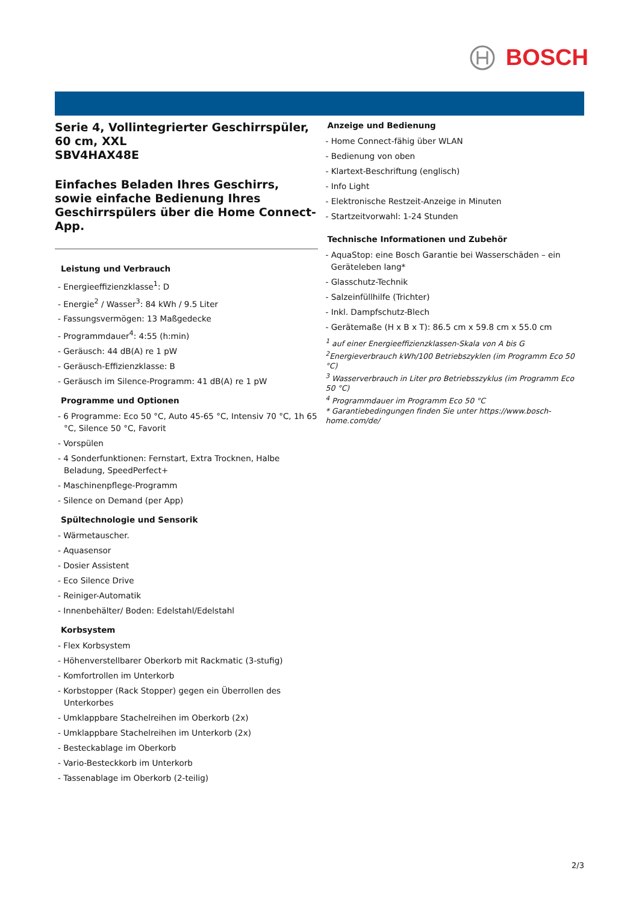BOSCH
Serie 4, Vollintegrierter Geschirrspüler, 60 cm, XXL
SBV4HAX48E
Einfaches Beladen Ihres Geschirrs, sowie einfache Bedienung Ihres Geschirrspülers über die Home Connect-App.
Leistung und Verbrauch
- Energieeffizienzklasse<sup>1</sup>: D
- Energie<sup>2</sup> / Wasser<sup>3</sup>: 84 kWh / 9.5 Liter
- Fassungsvermögen: 13 Maßgedecke
- Programmdauer<sup>4</sup>: 4:55 (h:min)
- Geräusch: 44 dB(A) re 1 pW
- Geräusch-Effizienzklasse: B
- Geräusch im Silence-Programm: 41 dB(A) re 1 pW
Programme und Optionen
- 6 Programme: Eco 50 °C, Auto 45-65 °C, Intensiv 70 °C, 1h 65 °C, Silence 50 °C, Favorit
- Vorspülen
- 4 Sonderfunktionen: Fernstart, Extra Trocknen, Halbe Beladung, SpeedPerfect+
- Maschinenpflege-Programm
- Silence on Demand (per App)
Spültechnologie und Sensorik
- Wärmetauscher.
- Aquasensor
- Dosier Assistent
- Eco Silence Drive
- Reiniger-Automatik
- Innenbehälter/ Boden: Edelstahl/Edelstahl
Korbsystem
- Flex Korbsystem
- Höhenverstellbarer Oberkorb mit Rackmatic (3-stufig)
- Komfortrollen im Unterkorb
- Korbstopper (Rack Stopper) gegen ein Überrollen des Unterkorbes
- Umklappbare Stachelreihen im Oberkorb (2x)
- Umklappbare Stachelreihen im Unterkorb (2x)
- Besteckablage im Oberkorb
- Vario-Besteckkorb im Unterkorb
- Tassenablage im Oberkorb (2-teilig)
Anzeige und Bedienung
- Home Connect-fähig über WLAN
- Bedienung von oben
- Klartext-Beschriftung (englisch)
- Info Light
- Elektronische Restzeit-Anzeige in Minuten
- Startzeitvorwahl: 1-24 Stunden
Technische Informationen und Zubehör
- AquaStop: eine Bosch Garantie bei Wasserschäden – ein Geräteleben lang*
- Glasschutz-Technik
- Salzeinfüllhilfe (Trichter)
- Inkl. Dampfschutz-Blech
- Gerätemaße (H x B x T): 86.5 cm x 59.8 cm x 55.0 cm
<sup>1</sup> auf einer Energieeffizienzklassen-Skala von A bis G
<sup>2</sup> Energieverbrauch kWh/100 Betriebszyklen (im Programm Eco 50 °C)
<sup>3</sup> Wasserverbrauch in Liter pro Betriebsszyklus (im Programm Eco 50 °C)
<sup>4</sup> Programmdauer im Programm Eco 50 °C
* Garantiebedingungen finden Sie unter https://www.bosch-home.com/de/
2/3